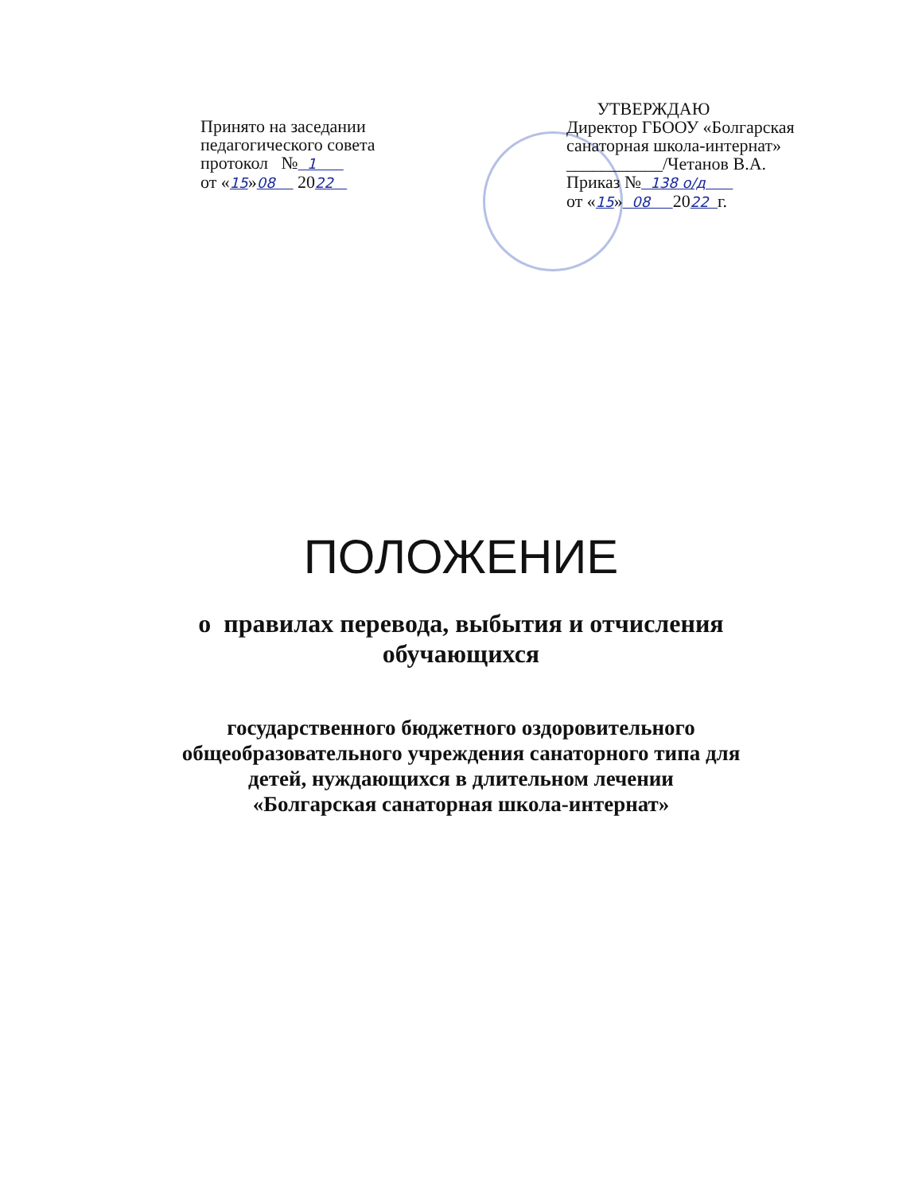Принято на заседании
педагогического совета
протокол № 1
от «15»08 2022
УТВЕРЖДАЮ
Директор ГБООУ «Болгарская
санаторная школа-интернат»
___________/Четанов В.А.
Приказ № 138 о/д
от «15» 08 2022 г.
ПОЛОЖЕНИЕ
о правилах перевода, выбытия и отчисления
обучающихся
государственного бюджетного оздоровительного
общеобразовательного учреждения санаторного типа для
детей, нуждающихся в длительном лечении
«Болгарская санаторная школа-интернат»